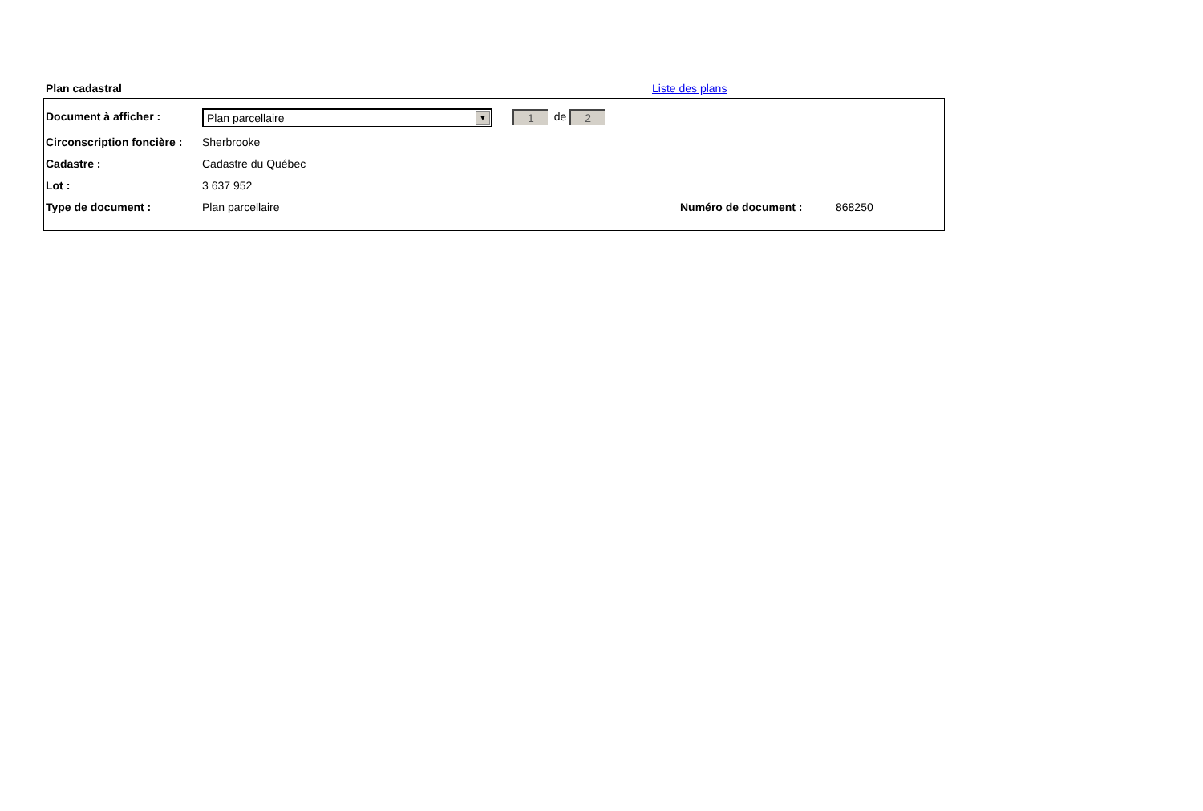Plan cadastral Liste des plans
Document à afficher : Plan parcellaire ▼ 1 de 2
Circonscription foncière : Sherbrooke
Cadastre : Cadastre du Québec
Lot : 3 637 952
Type de document : Plan parcellaire Numéro de document : 868250